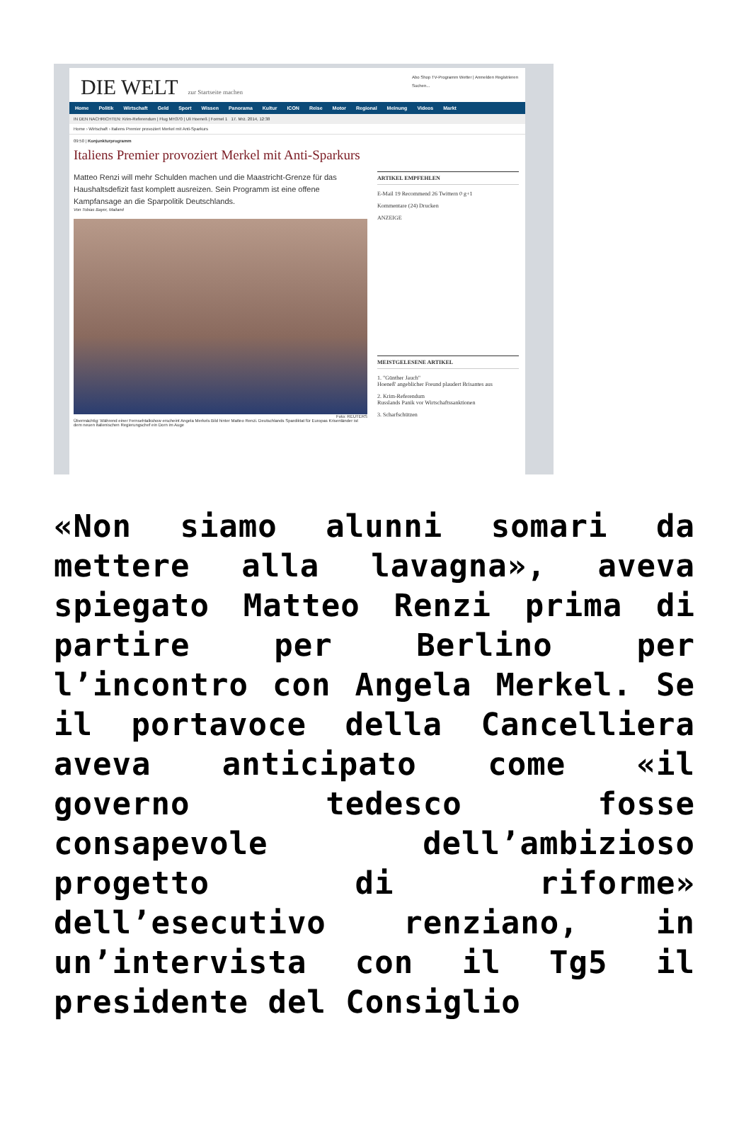DIE WELT zur Startseite machen
Abo Shop TV-Programm Wetter | Anmelden Registrieren
Suchen...
Home Politik Wirtschaft Geld Sport Wissen Panorama Kultur ICON Reise Motor Regional Meinung Videos Markt
IN DEN NACHRICHTEN: Krim-Referendum | Flug MH370 | Uli Hoeneß | Formel 1 17. Mrz. 2014, 12:38
Home › Wirtschaft › Italiens Premier provoziert Merkel mit Anti-Sparkurs
09:50 | Konjunkturprogramm
Italiens Premier provoziert Merkel mit Anti-Sparkurs
Matteo Renzi will mehr Schulden machen und die Maastricht-Grenze für das Haushaltsdefizit fast komplett ausreizen. Sein Programm ist eine offene Kampfansage an die Sparpolitik Deutschlands.
Von Tobias Bayer, Mailand
Foto: REUTERS
Übermächtig: Während einer Fernsehtalkshow erscheint Angela Merkels Bild hinter Matteo Renzi. Deutschlands Spardiktat für Europas Krisenländer ist dem neuen italienischen Regierungschef ein Dorn im Auge
ARTIKEL EMPFEHLEN
E-Mail 19 Recommend 26 Twittern 0 g+1
Kommentare (24) Drucken
ANZEIGE
MEISTGELESENE ARTIKEL
1. "Günther Jauch"
Hoeneß' angeblicher Freund plaudert Brisantes aus
2. Krim-Referendum
Russlands Panik vor Wirtschaftssanktionen
3. Scharfschützen
«Non siamo alunni somari da mettere alla lavagna», aveva spiegato Matteo Renzi prima di partire per Berlino per l’incontro con Angela Merkel. Se il portavoce della Cancelliera aveva anticipato come «il governo tedesco fosse consapevole dell’ambizioso progetto di riforme» dell’esecutivo renziano, in un’intervista con il Tg5 il presidente del Consiglio